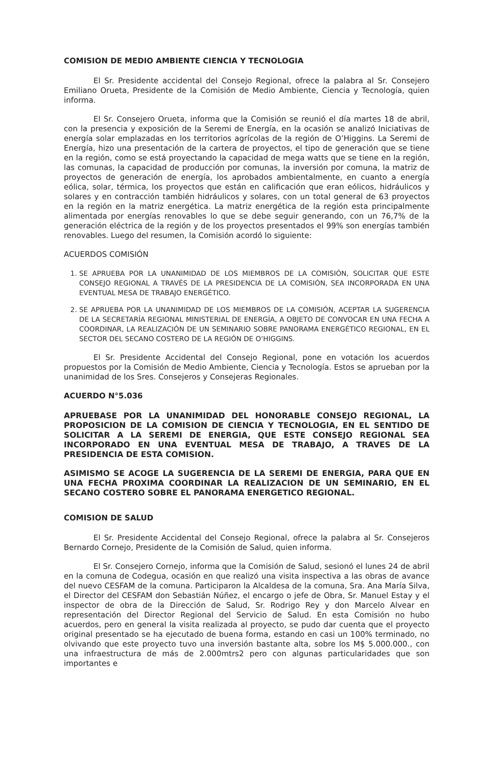COMISION DE MEDIO AMBIENTE CIENCIA Y TECNOLOGIA
El Sr. Presidente accidental del Consejo Regional, ofrece la palabra al Sr. Consejero Emiliano Orueta, Presidente de la Comisión de Medio Ambiente, Ciencia y Tecnología, quien informa.
El Sr. Consejero Orueta, informa que la Comisión se reunió el día martes 18 de abril, con la presencia y exposición de la Seremi de Energía, en la ocasión se analizó Iniciativas de energía solar emplazadas en los territorios agrícolas de la región de O’Higgins. La Seremi de Energía, hizo una presentación de la cartera de proyectos, el tipo de generación que se tiene en la región, como se está proyectando la capacidad de mega watts que se tiene en la región, las comunas, la capacidad de producción por comunas, la inversión por comuna, la matriz de proyectos de generación de energía, los aprobados ambientalmente, en cuanto a energía eólica, solar, térmica, los proyectos que están en calificación que eran eólicos, hidráulicos y solares y en contracción también hidráulicos y solares, con un total general de 63 proyectos en la región en la matriz energética. La matriz energética de la región esta principalmente alimentada por energías renovables lo que se debe seguir generando, con un 76,7% de la generación eléctrica de la región y de los proyectos presentados el 99% son energías también renovables. Luego del resumen, la Comisión acordó lo siguiente:
ACUERDOS COMISIÓN
1. SE APRUEBA POR LA UNANIMIDAD DE LOS MIEMBROS DE LA COMISIÓN, SOLICITAR QUE ESTE CONSEJO REGIONAL A TRAVÉS DE LA PRESIDENCIA DE LA COMISIÓN, SEA INCORPORADA EN UNA EVENTUAL MESA DE TRABAJO ENERGÉTICO.
2. SE APRUEBA POR LA UNANIMIDAD DE LOS MIEMBROS DE LA COMISIÓN, ACEPTAR LA SUGERENCIA DE LA SECRETARÍA REGIONAL MINISTERIAL DE ENERGÍA, A OBJETO DE CONVOCAR EN UNA FECHA A COORDINAR, LA REALIZACIÓN DE UN SEMINARIO SOBRE PANORAMA ENERGÉTICO REGIONAL, EN EL SECTOR DEL SECANO COSTERO DE LA REGIÓN DE O’HIGGINS.
El Sr. Presidente Accidental del Consejo Regional, pone en votación los acuerdos propuestos por la Comisión de Medio Ambiente, Ciencia y Tecnología. Estos se aprueban por la unanimidad de los Sres. Consejeros y Consejeras Regionales.
ACUERDO N°5.036
APRUEBASE POR LA UNANIMIDAD DEL HONORABLE CONSEJO REGIONAL, LA PROPOSICION DE LA COMISION DE CIENCIA Y TECNOLOGIA, EN EL SENTIDO DE SOLICITAR A LA SEREMI DE ENERGIA, QUE ESTE CONSEJO REGIONAL SEA INCORPORADO EN UNA EVENTUAL MESA DE TRABAJO, A TRAVES DE LA PRESIDENCIA DE ESTA COMISION.
ASIMISMO SE ACOGE LA SUGERENCIA DE LA SEREMI DE ENERGIA, PARA QUE EN UNA FECHA PROXIMA COORDINAR LA REALIZACION DE UN SEMINARIO, EN EL SECANO COSTERO SOBRE EL PANORAMA ENERGETICO REGIONAL.
COMISION DE SALUD
El Sr. Presidente Accidental del Consejo Regional, ofrece la palabra al Sr. Consejeros Bernardo Cornejo, Presidente de la Comisión de Salud, quien informa.
El Sr. Consejero Cornejo, informa que la Comisión de Salud, sesionó el lunes 24 de abril en la comuna de Codegua, ocasión en que realizó una visita inspectiva a las obras de avance del nuevo CESFAM de la comuna. Participaron la Alcaldesa de la comuna, Sra. Ana María Silva, el Director del CESFAM don Sebastián Núñez, el encargo o jefe de Obra, Sr. Manuel Estay y el inspector de obra de la Dirección de Salud, Sr. Rodrigo Rey y don Marcelo Alvear en representación del Director Regional del Servicio de Salud. En esta Comisión no hubo acuerdos, pero en general la visita realizada al proyecto, se pudo dar cuenta que el proyecto original presentado se ha ejecutado de buena forma, estando en casi un 100% terminado, no olvivando que este proyecto tuvo una inversión bastante alta, sobre los M$ 5.000.000., con una infraestructura de más de 2.000mtrs2 pero con algunas particularidades que son importantes e